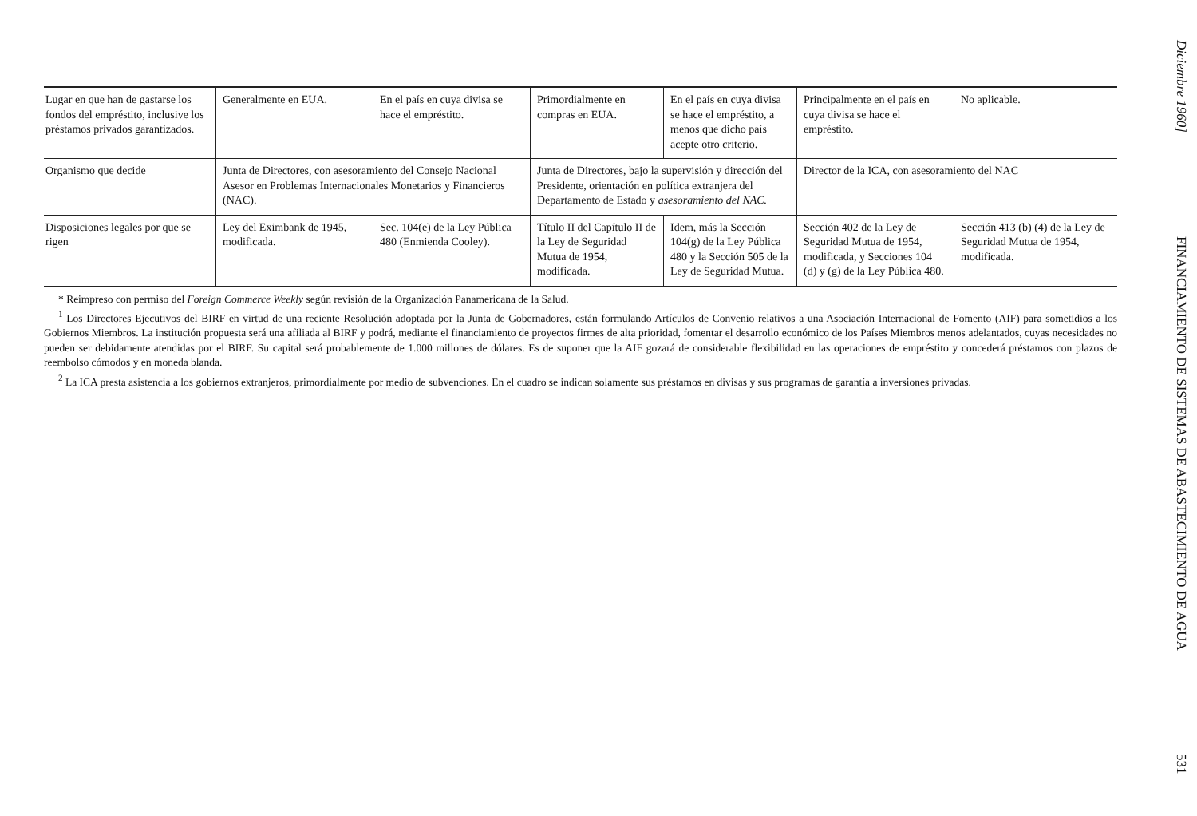| Lugar en que han de gastarse los fondos del empréstito, inclusive los préstamos privados garantizados. | Generalmente en EUA. | En el país en cuya divisa se hace el empréstito. | Primordialmente en compras en EUA. | En el país en cuya divisa se hace el empréstito, a menos que dicho país acepte otro criterio. | Principalmente en el país en cuya divisa se hace el empréstito. | No aplicable. |
| Organismo que decide | Junta de Directores, con asesoramiento del Consejo Nacional Asesor en Problemas Internacionales Monetarios y Financieros (NAC). | | Junta de Directores, bajo la supervisión y dirección del Presidente, orientación en política extranjera del Departamento de Estado y asesoramiento del NAC. | | Director de la ICA, con asesoramiento del NAC | |
| Disposiciones legales por que se rigen | Ley del Eximbank de 1945, modificada. | Sec. 104(e) de la Ley Pública 480 (Enmienda Cooley). | Título II del Capítulo II de la Ley de Seguridad Mutua de 1954, modificada. | Idem, más la Sección 104(g) de la Ley Pública 480 y la Sección 505 de la Ley de Seguridad Mutua. | Sección 402 de la Ley de Seguridad Mutua de 1954, modificada, y Secciones 104 (d) y (g) de la Ley Pública 480. | Sección 413 (b) (4) de la Ley de Seguridad Mutua de 1954, modificada. |
* Reimpreso con permiso del Foreign Commerce Weekly según revisión de la Organización Panamericana de la Salud.
<sup>1</sup> Los Directores Ejecutivos del BIRF en virtud de una reciente Resolución adoptada por la Junta de Gobernadores, están formulando Artículos de Convenio relativos a una Asociación Internacional de Fomento (AIF) para sometidios a los Gobiernos Miembros. La institución propuesta será una afiliada al BIRF y podrá, mediante el financiamiento de proyectos firmes de alta prioridad, fomentar el desarrollo económico de los Países Miembros menos adelantados, cuyas necesidades no pueden ser debidamente atendidas por el BIRF. Su capital será probablemente de 1.000 millones de dólares. Es de suponer que la AIF gozará de considerable flexibilidad en las operaciones de empréstito y concederá préstamos con plazos de reembolso cómodos y en moneda blanda.
<sup>2</sup> La ICA presta asistencia a los gobiernos extranjeros, primordialmente por medio de subvenciones. En el cuadro se indican solamente sus préstamos en divisas y sus programas de garantía a inversiones privadas.
Diciembre 1960] FINANCIAMIENTO DE SISTEMAS DE ABASTECIMIENTO DE AGUA 531